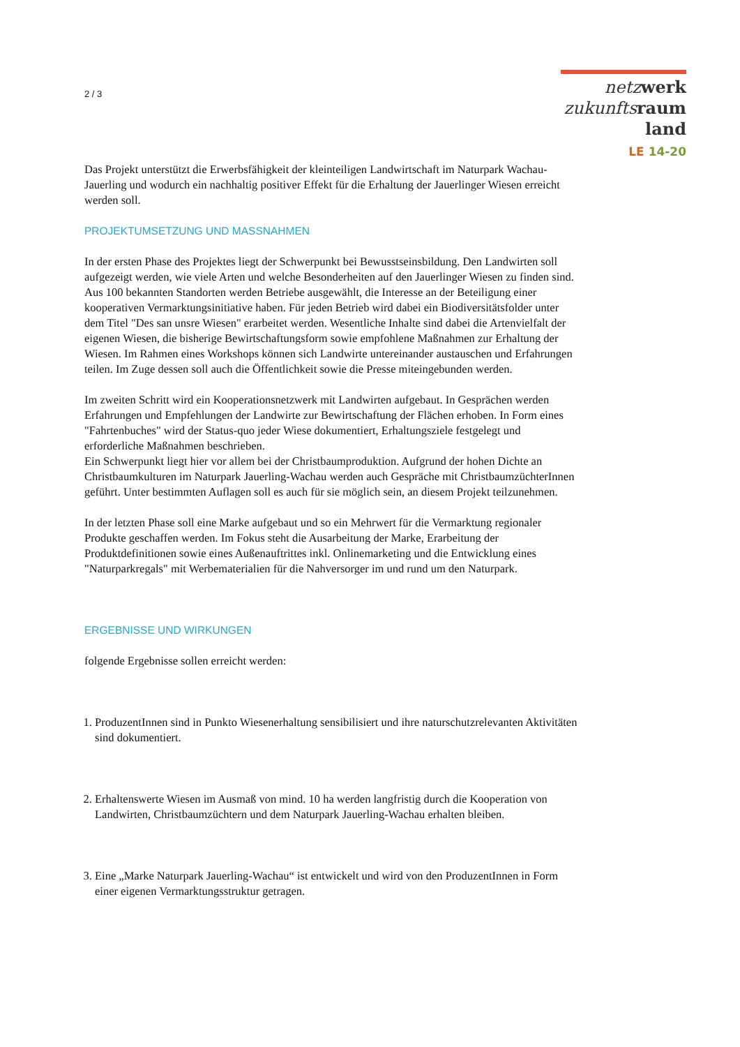2 / 3
netz werk
zukunfts raum
land
LE 14-20
Das Projekt unterstützt die Erwerbsfähigkeit der kleinteiligen Landwirtschaft im Naturpark Wachau-Jauerling und wodurch ein nachhaltig positiver Effekt für die Erhaltung der Jauerlinger Wiesen erreicht werden soll.
PROJEKTUMSETZUNG UND MASSNAHMEN
In der ersten Phase des Projektes liegt der Schwerpunkt bei Bewusstseinsbildung. Den Landwirten soll aufgezeigt werden, wie viele Arten und welche Besonderheiten auf den Jauerlinger Wiesen zu finden sind. Aus 100 bekannten Standorten werden Betriebe ausgewählt, die Interesse an der Beteiligung einer kooperativen Vermarktungsinitiative haben. Für jeden Betrieb wird dabei ein Biodiversitätsfolder unter dem Titel "Des san unsre Wiesen" erarbeitet werden. Wesentliche Inhalte sind dabei die Artenvielfalt der eigenen Wiesen, die bisherige Bewirtschaftungsform sowie empfohlene Maßnahmen zur Erhaltung der Wiesen. Im Rahmen eines Workshops können sich Landwirte untereinander austauschen und Erfahrungen teilen. Im Zuge dessen soll auch die Öffentlichkeit sowie die Presse miteingebunden werden.
Im zweiten Schritt wird ein Kooperationsnetzwerk mit Landwirten aufgebaut. In Gesprächen werden Erfahrungen und Empfehlungen der Landwirte zur Bewirtschaftung der Flächen erhoben. In Form eines "Fahrtenbuches" wird der Status-quo jeder Wiese dokumentiert, Erhaltungsziele festgelegt und erforderliche Maßnahmen beschrieben.
Ein Schwerpunkt liegt hier vor allem bei der Christbaumproduktion. Aufgrund der hohen Dichte an Christbaumkulturen im Naturpark Jauerling-Wachau werden auch Gespräche mit ChristbaumzüchterInnen geführt. Unter bestimmten Auflagen soll es auch für sie möglich sein, an diesem Projekt teilzunehmen.
In der letzten Phase soll eine Marke aufgebaut und so ein Mehrwert für die Vermarktung regionaler Produkte geschaffen werden. Im Fokus steht die Ausarbeitung der Marke, Erarbeitung der Produktdefinitionen sowie eines Außenauftrittes inkl. Onlinemarketing und die Entwicklung eines "Naturparkregals" mit Werbematerialien für die Nahversorger im und rund um den Naturpark.
ERGEBNISSE UND WIRKUNGEN
folgende Ergebnisse sollen erreicht werden:
1. ProduzentInnen sind in Punkto Wiesenerhaltung sensibilisiert und ihre naturschutzrelevanten Aktivitäten sind dokumentiert.
2. Erhaltenswerte Wiesen im Ausmaß von mind. 10 ha werden langfristig durch die Kooperation von Landwirten, Christbaumzüchtern und dem Naturpark Jauerling-Wachau erhalten bleiben.
3. Eine „Marke Naturpark Jauerling-Wachau“ ist entwickelt und wird von den ProduzentInnen in Form einer eigenen Vermarktungsstruktur getragen.